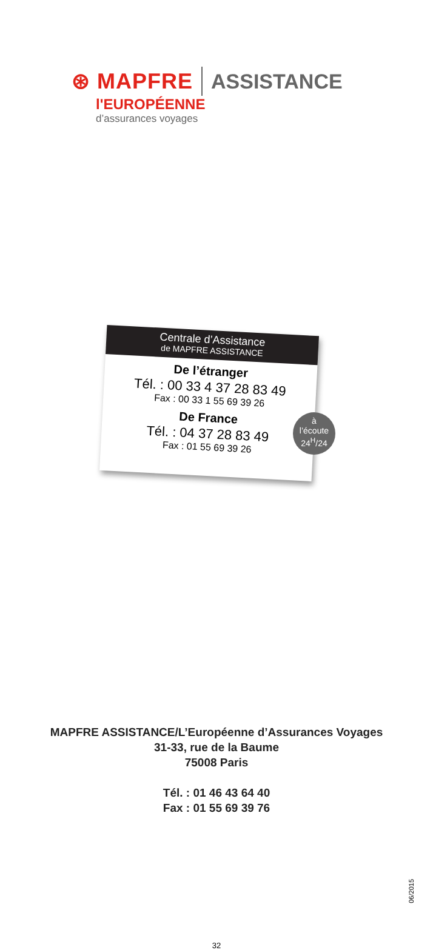⊛ MAPFRE ASSISTANCE
l'EUROPÉENNE
d’assurances voyages
Centrale d’Assistance
de MAPFRE ASSISTANCE
De l’étranger
Tél. : 00 33 4 37 28 83 49
Fax : 00 33 1 55 69 39 26
De France
Tél. : 04 37 28 83 49
Fax : 01 55 69 39 26
à
l’écoute
24<sup>H</sup>/24
MAPFRE ASSISTANCE/L’Européenne d’Assurances Voyages
31-33, rue de la Baume
75008 Paris
Tél. : 01 46 43 64 40
Fax : 01 55 69 39 76
06/2015
32